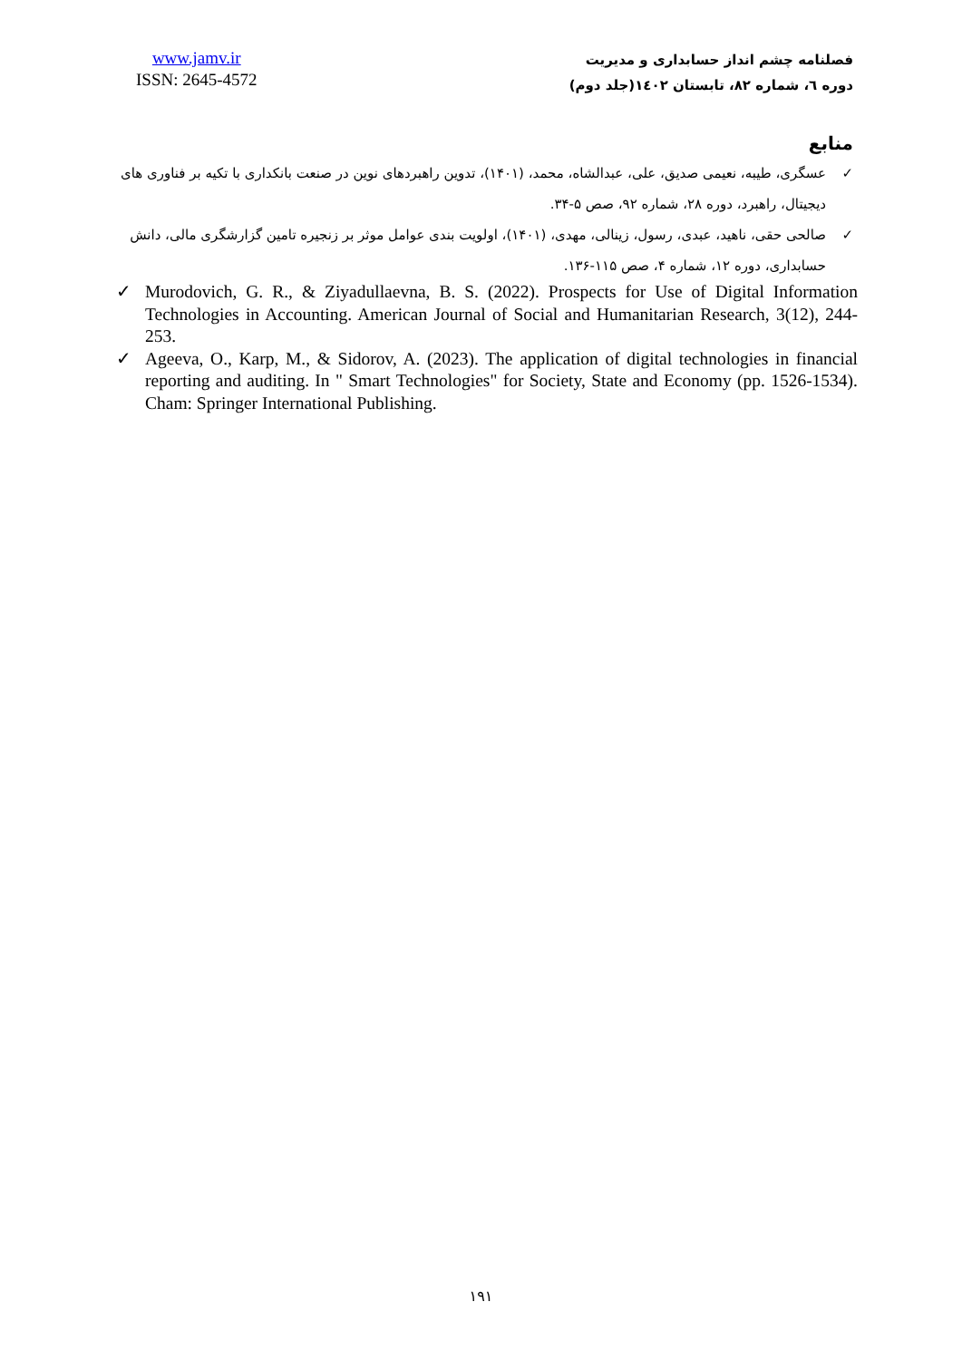www.jamv.ir
ISSN: 2645-4572
فصلنامه چشم انداز حسابداری و مدیریت
دوره ٦، شماره ٨٢، تابستان ١٤٠٢(جلد دوم)
منابع
✓ عسگری، طیبه، نعیمی صدیق، علی، عبدالشاه، محمد، (۱۴۰۱)، تدوین راهبردهای نوین در صنعت بانکداری با تکیه بر فناوری های دیجیتال، راهبرد، دوره ۲۸، شماره ۹۲، صص ۵-۳۴.
✓ صالحی حقی، ناهید، عبدی، رسول، زینالی، مهدی، (۱۴۰۱)، اولویت بندی عوامل موثر بر زنجیره تامین گزارشگری مالی، دانش حسابداری، دوره ۱۲، شماره ۴، صص ۱۱۵-۱۳۶.
✓ Murodovich, G. R., & Ziyadullaevna, B. S. (2022). Prospects for Use of Digital Information Technologies in Accounting. American Journal of Social and Humanitarian Research, 3(12), 244-253.
✓ Ageeva, O., Karp, M., & Sidorov, A. (2023). The application of digital technologies in financial reporting and auditing. In " Smart Technologies" for Society, State and Economy (pp. 1526-1534). Cham: Springer International Publishing.
۱۹۱